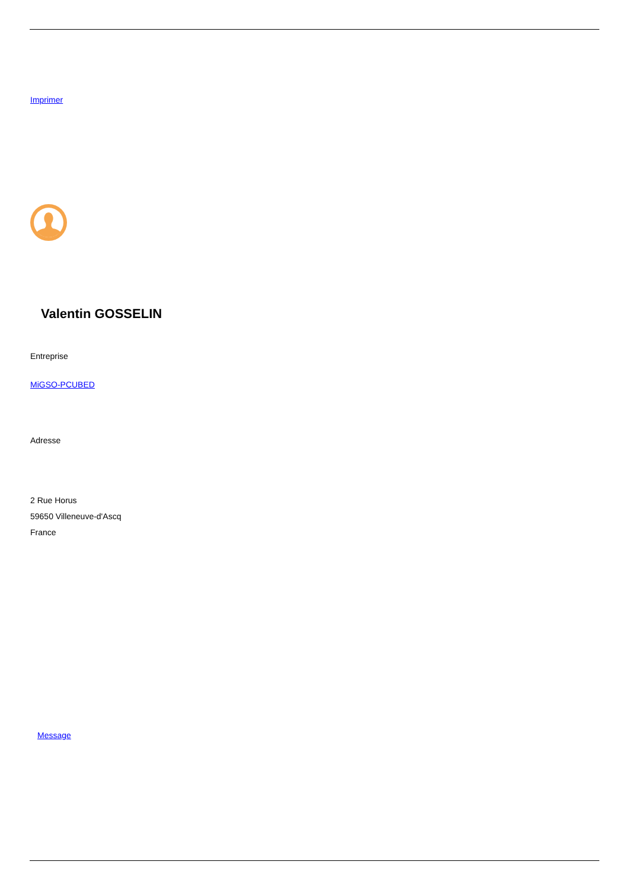Imprimer
Valentin GOSSELIN
Entreprise
MiGSO-PCUBED
Adresse
2 Rue Horus
59650 Villeneuve-d'Ascq
France
Message